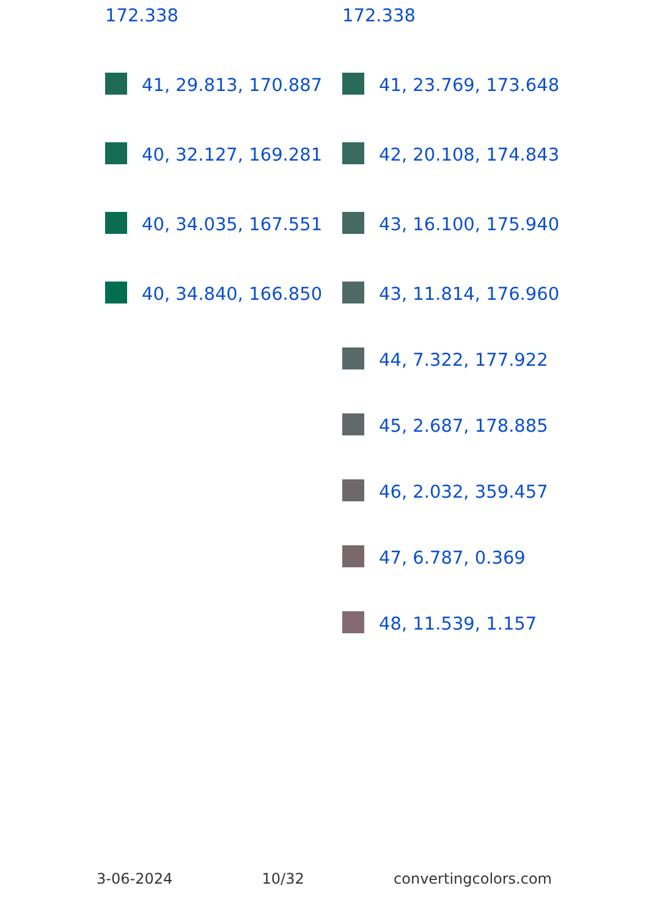172.338
41, 29.813, 170.887
40, 32.127, 169.281
40, 34.035, 167.551
40, 34.840, 166.850
172.338
41, 23.769, 173.648
42, 20.108, 174.843
43, 16.100, 175.940
43, 11.814, 176.960
44, 7.322, 177.922
45, 2.687, 178.885
46, 2.032, 359.457
47, 6.787, 0.369
48, 11.539, 1.157
3-06-2024 10/32 convertingcolors.com